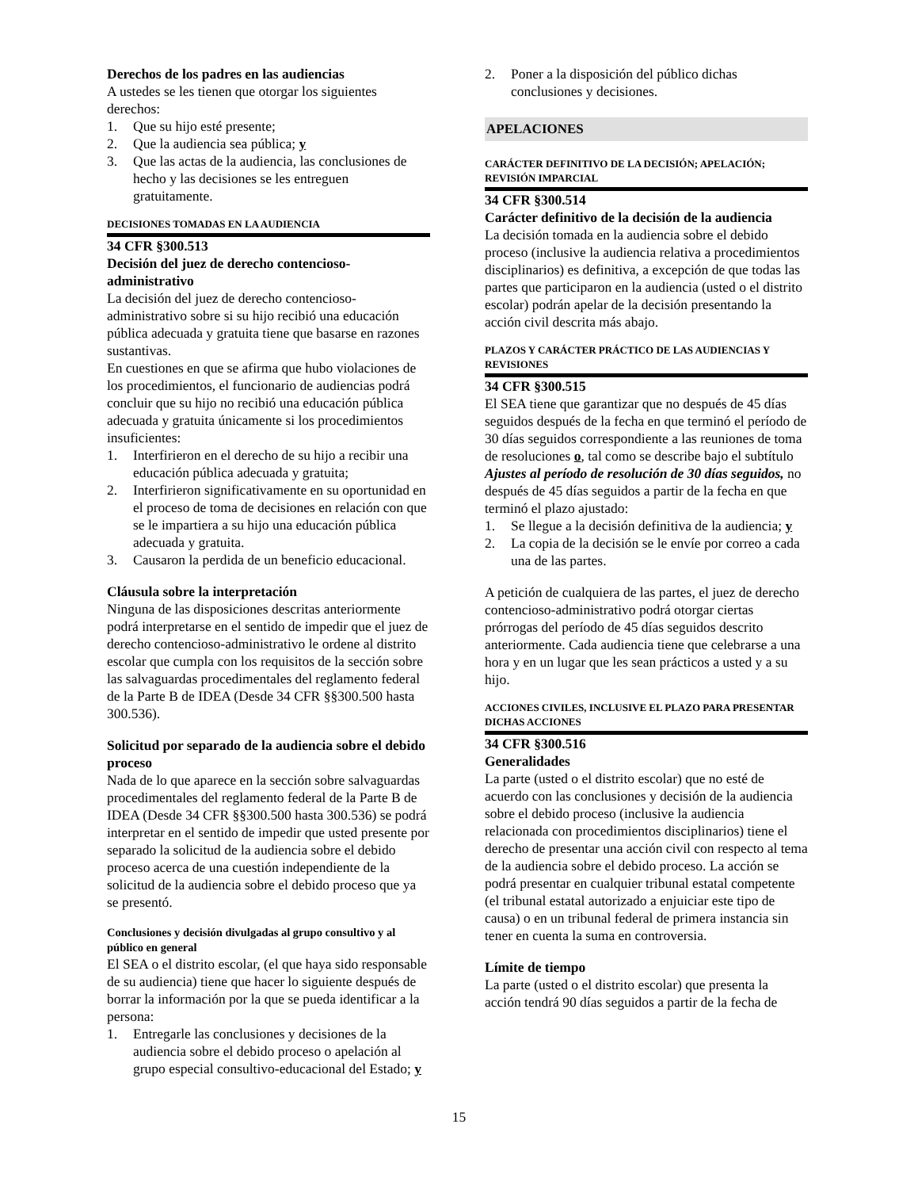Derechos de los padres en las audiencias
A ustedes se les tienen que otorgar los siguientes derechos:
1. Que su hijo esté presente;
2. Que la audiencia sea pública; y
3. Que las actas de la audiencia, las conclusiones de hecho y las decisiones se les entreguen gratuitamente.
DECISIONES TOMADAS EN LA AUDIENCIA
34 CFR §300.513
Decisión del juez de derecho contencioso-administrativo
La decisión del juez de derecho contencioso-administrativo sobre si su hijo recibió una educación pública adecuada y gratuita tiene que basarse en razones sustantivas.
En cuestiones en que se afirma que hubo violaciones de los procedimientos, el funcionario de audiencias podrá concluir que su hijo no recibió una educación pública adecuada y gratuita únicamente si los procedimientos insuficientes:
1. Interfirieron en el derecho de su hijo a recibir una educación pública adecuada y gratuita;
2. Interfirieron significativamente en su oportunidad en el proceso de toma de decisiones en relación con que se le impartiera a su hijo una educación pública adecuada y gratuita.
3. Causaron la perdida de un beneficio educacional.
Cláusula sobre la interpretación
Ninguna de las disposiciones descritas anteriormente podrá interpretarse en el sentido de impedir que el juez de derecho contencioso-administrativo le ordene al distrito escolar que cumpla con los requisitos de la sección sobre las salvaguardas procedimentales del reglamento federal de la Parte B de IDEA (Desde 34 CFR §§300.500 hasta 300.536).
Solicitud por separado de la audiencia sobre el debido proceso
Nada de lo que aparece en la sección sobre salvaguardas procedimentales del reglamento federal de la Parte B de IDEA (Desde 34 CFR §§300.500 hasta 300.536) se podrá interpretar en el sentido de impedir que usted presente por separado la solicitud de la audiencia sobre el debido proceso acerca de una cuestión independiente de la solicitud de la audiencia sobre el debido proceso que ya se presentó.
Conclusiones y decisión divulgadas al grupo consultivo y al público en general
El SEA o el distrito escolar, (el que haya sido responsable de su audiencia) tiene que hacer lo siguiente después de borrar la información por la que se pueda identificar a la persona:
1. Entregarle las conclusiones y decisiones de la audiencia sobre el debido proceso o apelación al grupo especial consultivo-educacional del Estado; y
2. Poner a la disposición del público dichas conclusiones y decisiones.
APELACIONES
CARÁCTER DEFINITIVO DE LA DECISIÓN; APELACIÓN; REVISIÓN IMPARCIAL
34 CFR §300.514
Carácter definitivo de la decisión de la audiencia
La decisión tomada en la audiencia sobre el debido proceso (inclusive la audiencia relativa a procedimientos disciplinarios) es definitiva, a excepción de que todas las partes que participaron en la audiencia (usted o el distrito escolar) podrán apelar de la decisión presentando la acción civil descrita más abajo.
PLAZOS Y CARÁCTER PRÁCTICO DE LAS AUDIENCIAS Y REVISIONES
34 CFR §300.515
El SEA tiene que garantizar que no después de 45 días seguidos después de la fecha en que terminó el período de 30 días seguidos correspondiente a las reuniones de toma de resoluciones o, tal como se describe bajo el subtítulo Ajustes al período de resolución de 30 días seguidos, no después de 45 días seguidos a partir de la fecha en que terminó el plazo ajustado:
1. Se llegue a la decisión definitiva de la audiencia; y
2. La copia de la decisión se le envíe por correo a cada una de las partes.
A petición de cualquiera de las partes, el juez de derecho contencioso-administrativo podrá otorgar ciertas prórrogas del período de 45 días seguidos descrito anteriormente. Cada audiencia tiene que celebrarse a una hora y en un lugar que les sean prácticos a usted y a su hijo.
ACCIONES CIVILES, INCLUSIVE EL PLAZO PARA PRESENTAR DICHAS ACCIONES
34 CFR §300.516
Generalidades
La parte (usted o el distrito escolar) que no esté de acuerdo con las conclusiones y decisión de la audiencia sobre el debido proceso (inclusive la audiencia relacionada con procedimientos disciplinarios) tiene el derecho de presentar una acción civil con respecto al tema de la audiencia sobre el debido proceso. La acción se podrá presentar en cualquier tribunal estatal competente (el tribunal estatal autorizado a enjuiciar este tipo de causa) o en un tribunal federal de primera instancia sin tener en cuenta la suma en controversia.
Límite de tiempo
La parte (usted o el distrito escolar) que presenta la acción tendrá 90 días seguidos a partir de la fecha de
15